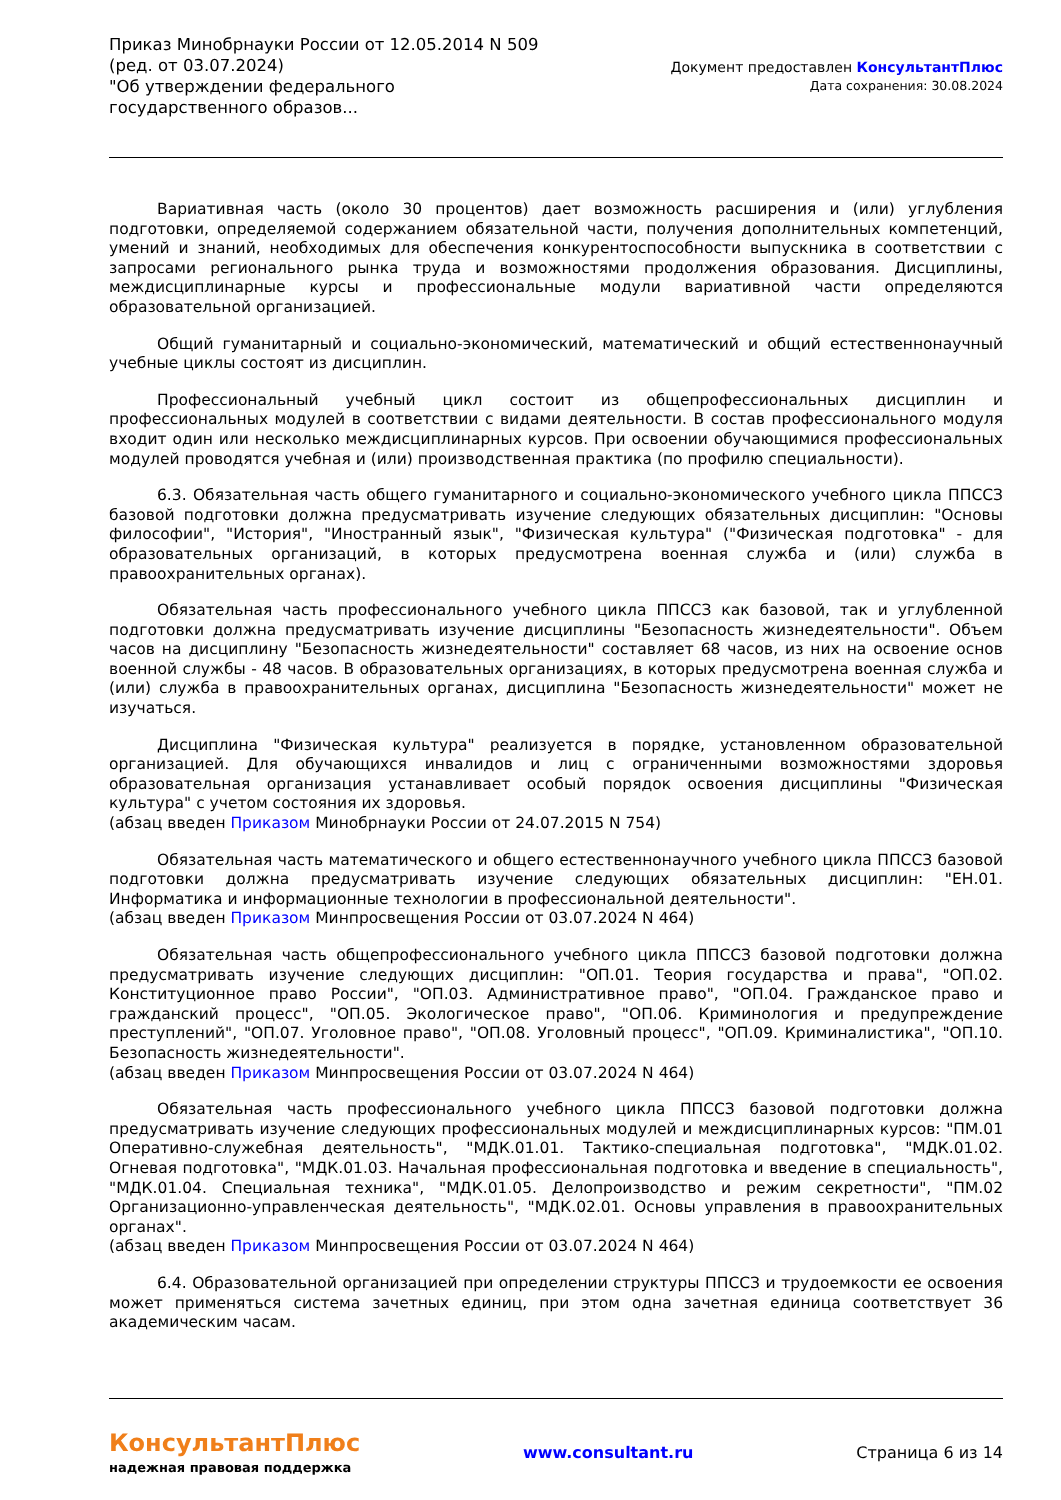Приказ Минобрнауки России от 12.05.2014 N 509
(ред. от 03.07.2024)
"Об утверждении федерального государственного образов...
Документ предоставлен КонсультантПлюс
Дата сохранения: 30.08.2024
Вариативная часть (около 30 процентов) дает возможность расширения и (или) углубления подготовки, определяемой содержанием обязательной части, получения дополнительных компетенций, умений и знаний, необходимых для обеспечения конкурентоспособности выпускника в соответствии с запросами регионального рынка труда и возможностями продолжения образования. Дисциплины, междисциплинарные курсы и профессиональные модули вариативной части определяются образовательной организацией.
Общий гуманитарный и социально-экономический, математический и общий естественнонаучный учебные циклы состоят из дисциплин.
Профессиональный учебный цикл состоит из общепрофессиональных дисциплин и профессиональных модулей в соответствии с видами деятельности. В состав профессионального модуля входит один или несколько междисциплинарных курсов. При освоении обучающимися профессиональных модулей проводятся учебная и (или) производственная практика (по профилю специальности).
6.3. Обязательная часть общего гуманитарного и социально-экономического учебного цикла ППССЗ базовой подготовки должна предусматривать изучение следующих обязательных дисциплин: "Основы философии", "История", "Иностранный язык", "Физическая культура" ("Физическая подготовка" - для образовательных организаций, в которых предусмотрена военная служба и (или) служба в правоохранительных органах).
Обязательная часть профессионального учебного цикла ППССЗ как базовой, так и углубленной подготовки должна предусматривать изучение дисциплины "Безопасность жизнедеятельности". Объем часов на дисциплину "Безопасность жизнедеятельности" составляет 68 часов, из них на освоение основ военной службы - 48 часов. В образовательных организациях, в которых предусмотрена военная служба и (или) служба в правоохранительных органах, дисциплина "Безопасность жизнедеятельности" может не изучаться.
Дисциплина "Физическая культура" реализуется в порядке, установленном образовательной организацией. Для обучающихся инвалидов и лиц с ограниченными возможностями здоровья образовательная организация устанавливает особый порядок освоения дисциплины "Физическая культура" с учетом состояния их здоровья.
(абзац введен Приказом Минобрнауки России от 24.07.2015 N 754)
Обязательная часть математического и общего естественнонаучного учебного цикла ППССЗ базовой подготовки должна предусматривать изучение следующих обязательных дисциплин: "ЕН.01. Информатика и информационные технологии в профессиональной деятельности".
(абзац введен Приказом Минпросвещения России от 03.07.2024 N 464)
Обязательная часть общепрофессионального учебного цикла ППССЗ базовой подготовки должна предусматривать изучение следующих дисциплин: "ОП.01. Теория государства и права", "ОП.02. Конституционное право России", "ОП.03. Административное право", "ОП.04. Гражданское право и гражданский процесс", "ОП.05. Экологическое право", "ОП.06. Криминология и предупреждение преступлений", "ОП.07. Уголовное право", "ОП.08. Уголовный процесс", "ОП.09. Криминалистика", "ОП.10. Безопасность жизнедеятельности".
(абзац введен Приказом Минпросвещения России от 03.07.2024 N 464)
Обязательная часть профессионального учебного цикла ППССЗ базовой подготовки должна предусматривать изучение следующих профессиональных модулей и междисциплинарных курсов: "ПМ.01 Оперативно-служебная деятельность", "МДК.01.01. Тактико-специальная подготовка", "МДК.01.02. Огневая подготовка", "МДК.01.03. Начальная профессиональная подготовка и введение в специальность", "МДК.01.04. Специальная техника", "МДК.01.05. Делопроизводство и режим секретности", "ПМ.02 Организационно-управленческая деятельность", "МДК.02.01. Основы управления в правоохранительных органах".
(абзац введен Приказом Минпросвещения России от 03.07.2024 N 464)
6.4. Образовательной организацией при определении структуры ППССЗ и трудоемкости ее освоения может применяться система зачетных единиц, при этом одна зачетная единица соответствует 36 академическим часам.
КонсультантПлюс
надежная правовая поддержка
www.consultant.ru Страница 6 из 14